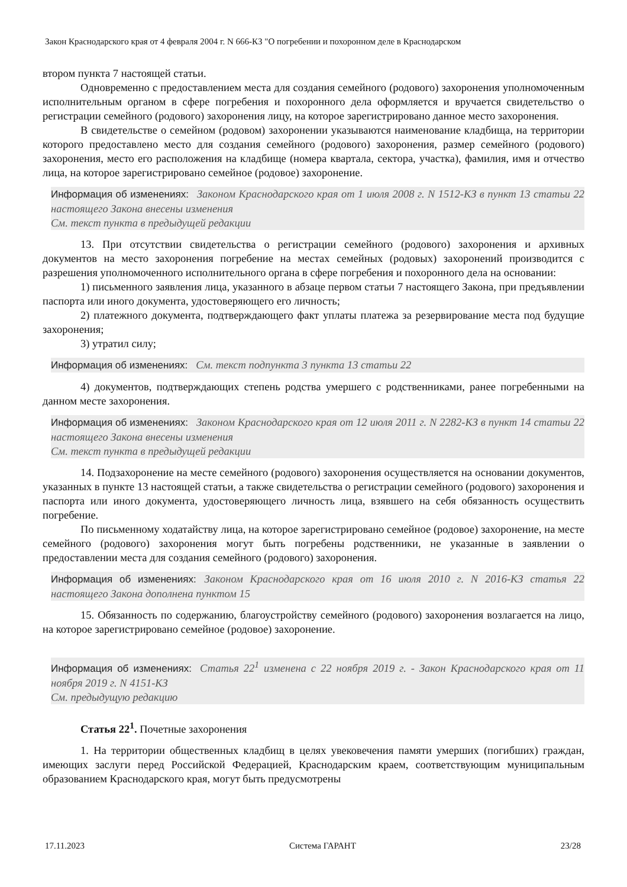Закон Краснодарского края от 4 февраля 2004 г. N 666-КЗ "О погребении и похоронном деле в Краснодарском
втором пункта 7 настоящей статьи.
Одновременно с предоставлением места для создания семейного (родового) захоронения уполномоченным исполнительным органом в сфере погребения и похоронного дела оформляется и вручается свидетельство о регистрации семейного (родового) захоронения лицу, на которое зарегистрировано данное место захоронения.
В свидетельстве о семейном (родовом) захоронении указываются наименование кладбища, на территории которого предоставлено место для создания семейного (родового) захоронения, размер семейного (родового) захоронения, место его расположения на кладбище (номера квартала, сектора, участка), фамилия, имя и отчество лица, на которое зарегистрировано семейное (родовое) захоронение.
Информация об изменениях: Законом Краснодарского края от 1 июля 2008 г. N 1512-КЗ в пункт 13 статьи 22 настоящего Закона внесены изменения
См. текст пункта в предыдущей редакции
13. При отсутствии свидетельства о регистрации семейного (родового) захоронения и архивных документов на место захоронения погребение на местах семейных (родовых) захоронений производится с разрешения уполномоченного исполнительного органа в сфере погребения и похоронного дела на основании:
1) письменного заявления лица, указанного в абзаце первом статьи 7 настоящего Закона, при предъявлении паспорта или иного документа, удостоверяющего его личность;
2) платежного документа, подтверждающего факт уплаты платежа за резервирование места под будущие захоронения;
3) утратил силу;
Информация об изменениях: См. текст подпункта 3 пункта 13 статьи 22
4) документов, подтверждающих степень родства умершего с родственниками, ранее погребенными на данном месте захоронения.
Информация об изменениях: Законом Краснодарского края от 12 июля 2011 г. N 2282-КЗ в пункт 14 статьи 22 настоящего Закона внесены изменения
См. текст пункта в предыдущей редакции
14. Подзахоронение на месте семейного (родового) захоронения осуществляется на основании документов, указанных в пункте 13 настоящей статьи, а также свидетельства о регистрации семейного (родового) захоронения и паспорта или иного документа, удостоверяющего личность лица, взявшего на себя обязанность осуществить погребение.
По письменному ходатайству лица, на которое зарегистрировано семейное (родовое) захоронение, на месте семейного (родового) захоронения могут быть погребены родственники, не указанные в заявлении о предоставлении места для создания семейного (родового) захоронения.
Информация об изменениях: Законом Краснодарского края от 16 июля 2010 г. N 2016-КЗ статья 22 настоящего Закона дополнена пунктом 15
15. Обязанность по содержанию, благоустройству семейного (родового) захоронения возлагается на лицо, на которое зарегистрировано семейное (родовое) захоронение.
Информация об изменениях: Статья 22<sup>1</sup> изменена с 22 ноября 2019 г. - Закон Краснодарского края от 11 ноября 2019 г. N 4151-КЗ
См. предыдущую редакцию
Статья 22<sup>1</sup>. Почетные захоронения
1. На территории общественных кладбищ в целях увековечения памяти умерших (погибших) граждан, имеющих заслуги перед Российской Федерацией, Краснодарским краем, соответствующим муниципальным образованием Краснодарского края, могут быть предусмотрены
17.11.2023 Система ГАРАНТ 23/28